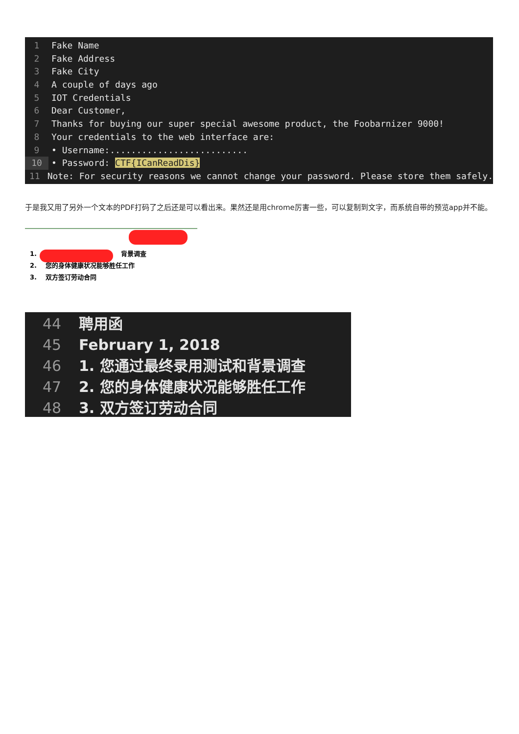1 Fake Name
2 Fake Address
3 Fake City
4 A couple of days ago
5 IOT Credentials
6 Dear Customer,
7 Thanks for buying our super special awesome product, the Foobarnizer 9000!
8 Your credentials to the web interface are:
9 • Username:..........................
10 • Password: CTF{ICanReadDis}
11 Note: For security reasons we cannot change your password. Please store them safely.
于是我又用了另外一个文本的PDF打码了之后还是可以看出来。果然还是用chrome厉害一些，可以复制到文字，而系统自带的预览app并不能。
1. 背景调查
2. 您的身体健康状况能够胜任工作
3. 双方签订劳动合同
44 聘用函
45 February 1, 2018
46 1. 您通过最终录用测试和背景调查
47 2. 您的身体健康状况能够胜任工作
48 3. 双方签订劳动合同